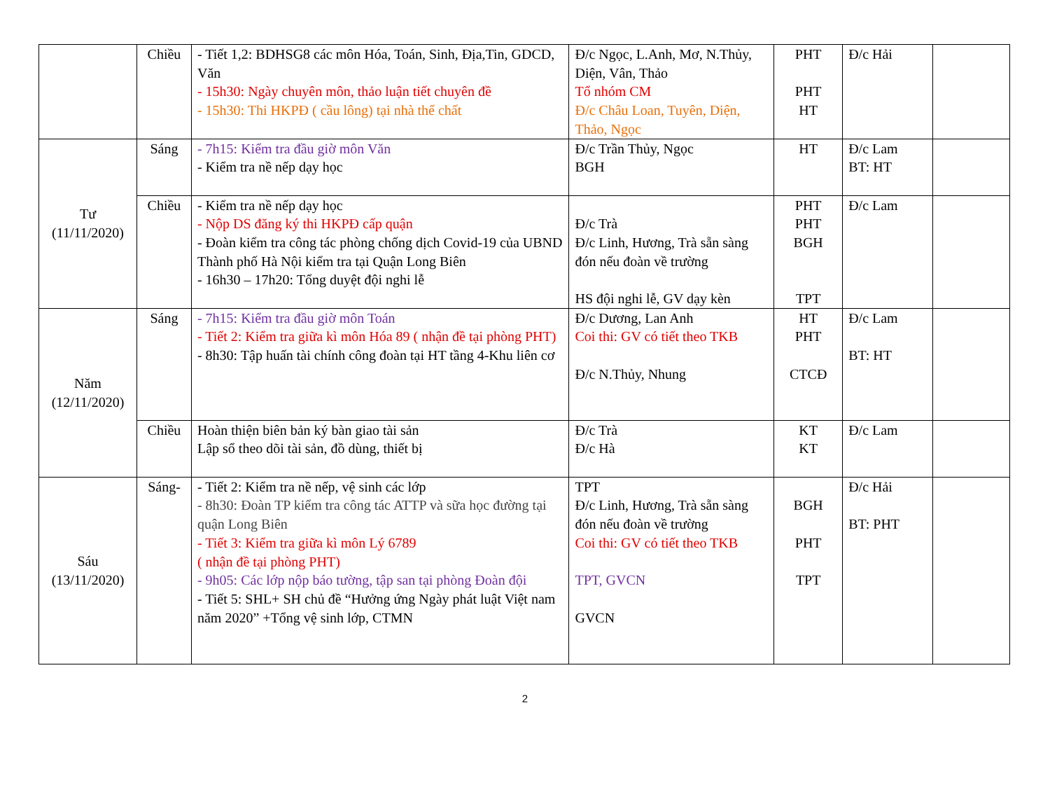| | Chiều | - Tiết 1,2: BDHSG8 các môn Hóa, Toán, Sinh, Địa,Tin, GDCD, Văn - 15h30: Ngày chuyên môn, thảo luận tiết chuyên đề - 15h30: Thi HKPĐ ( cầu lông) tại nhà thể chất | Đ/c Ngọc, L.Anh, Mơ, N.Thủy, Diện, Vân, Thảo Tổ nhóm CM Đ/c Châu Loan, Tuyên, Diện, Thảo, Ngọc | PHT PHT HT | Đ/c Hải | |
| Tư (11/11/2020) | Sáng | - 7h15: Kiểm tra đầu giờ môn Văn - Kiểm tra nề nếp dạy học | Đ/c Trần Thủy, Ngọc BGH | HT | Đ/c Lam BT: HT | |
| | Chiều | - Kiểm tra nề nếp dạy học - Nộp DS đăng ký thi HKPĐ cấp quận - Đoàn kiểm tra công tác phòng chống dịch Covid-19 của UBND Thành phố Hà Nội kiểm tra tại Quận Long Biên - 16h30 – 17h20: Tổng duyệt đội nghi lễ | Đ/c Trà Đ/c Linh, Hương, Trà sẵn sàng đón nếu đoàn về trường HS đội nghi lễ, GV dạy kèn | PHT PHT BGH TPT | Đ/c Lam | |
| Năm (12/11/2020) | Sáng | - 7h15: Kiểm tra đầu giờ môn Toán - Tiết 2: Kiểm tra giữa kì môn Hóa 89 ( nhận đề tại phòng PHT) - 8h30: Tập huấn tài chính công đoàn tại HT tầng 4-Khu liên cơ | Đ/c Dương, Lan Anh Coi thi: GV có tiết theo TKB Đ/c N.Thủy, Nhung | HT PHT CTCĐ | Đ/c Lam BT: HT | |
| | Chiều | Hoàn thiện biên bản ký bàn giao tài sản Lập sổ theo dõi tài sản, đồ dùng, thiết bị | Đ/c Trà Đ/c Hà | KT KT | Đ/c Lam | |
| Sáu (13/11/2020) | Sáng- | - Tiết 2: Kiểm tra nề nếp, vệ sinh các lớp - 8h30: Đoàn TP kiểm tra công tác ATTP và sữa học đường tại quận Long Biên - Tiết 3: Kiểm tra giữa kì môn Lý 6789 ( nhận đề tại phòng PHT) - 9h05: Các lớp nộp báo tường, tập san tại phòng Đoàn đội - Tiết 5: SHL+ SH chủ đề “Hưởng ứng Ngày phát luật Việt nam năm 2020” +Tổng vệ sinh lớp, CTMN | TPT Đ/c Linh, Hương, Trà sẵn sàng đón nếu đoàn về trường Coi thi: GV có tiết theo TKB TPT, GVCN GVCN | BGH PHT TPT | Đ/c Hải BT: PHT | |
2